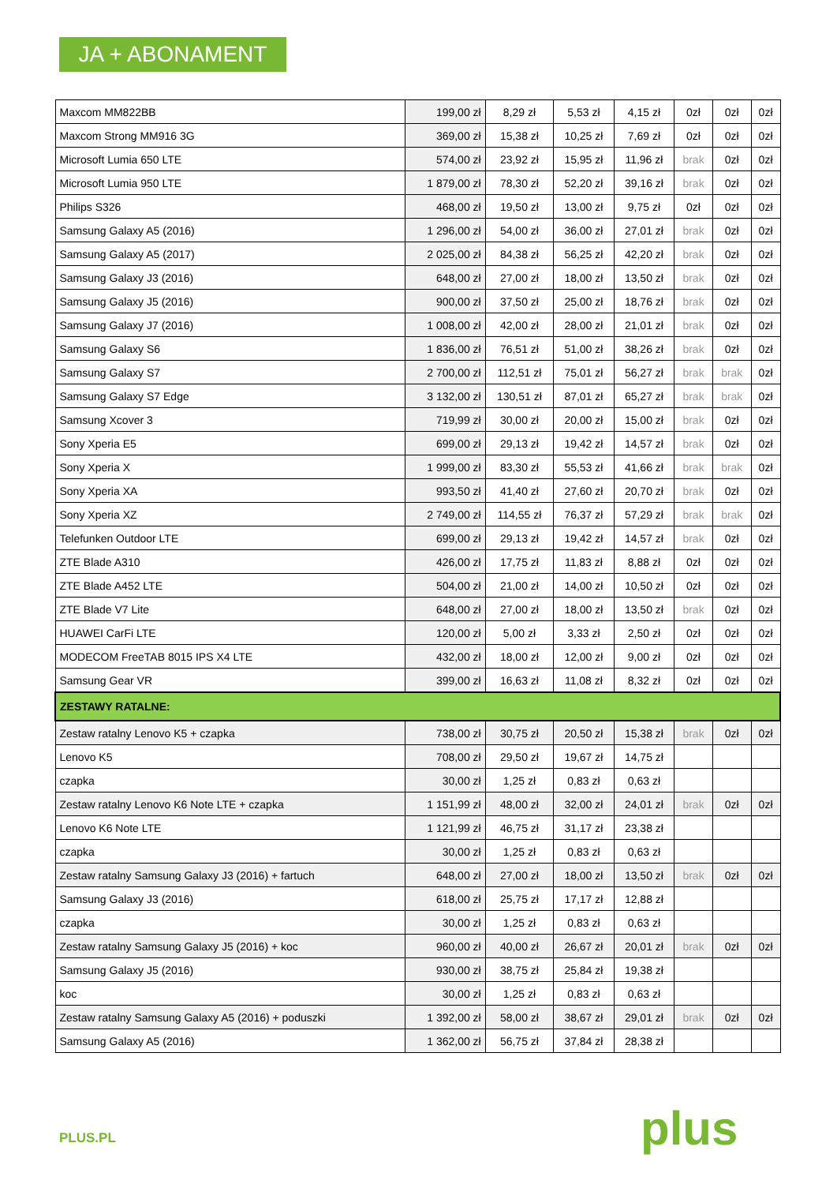JA + ABONAMENT
| Maxcom MM822BB | 199,00 zł | 8,29 zł | 5,53 zł | 4,15 zł | 0zł | 0zł | 0zł |
| Maxcom Strong MM916 3G | 369,00 zł | 15,38 zł | 10,25 zł | 7,69 zł | 0zł | 0zł | 0zł |
| Microsoft Lumia 650 LTE | 574,00 zł | 23,92 zł | 15,95 zł | 11,96 zł | brak | 0zł | 0zł |
| Microsoft Lumia 950 LTE | 1 879,00 zł | 78,30 zł | 52,20 zł | 39,16 zł | brak | 0zł | 0zł |
| Philips S326 | 468,00 zł | 19,50 zł | 13,00 zł | 9,75 zł | 0zł | 0zł | 0zł |
| Samsung Galaxy A5 (2016) | 1 296,00 zł | 54,00 zł | 36,00 zł | 27,01 zł | brak | 0zł | 0zł |
| Samsung Galaxy A5 (2017) | 2 025,00 zł | 84,38 zł | 56,25 zł | 42,20 zł | brak | 0zł | 0zł |
| Samsung Galaxy J3 (2016) | 648,00 zł | 27,00 zł | 18,00 zł | 13,50 zł | brak | 0zł | 0zł |
| Samsung Galaxy J5 (2016) | 900,00 zł | 37,50 zł | 25,00 zł | 18,76 zł | brak | 0zł | 0zł |
| Samsung Galaxy J7 (2016) | 1 008,00 zł | 42,00 zł | 28,00 zł | 21,01 zł | brak | 0zł | 0zł |
| Samsung Galaxy S6 | 1 836,00 zł | 76,51 zł | 51,00 zł | 38,26 zł | brak | 0zł | 0zł |
| Samsung Galaxy S7 | 2 700,00 zł | 112,51 zł | 75,01 zł | 56,27 zł | brak | brak | 0zł |
| Samsung Galaxy S7 Edge | 3 132,00 zł | 130,51 zł | 87,01 zł | 65,27 zł | brak | brak | 0zł |
| Samsung Xcover 3 | 719,99 zł | 30,00 zł | 20,00 zł | 15,00 zł | brak | 0zł | 0zł |
| Sony Xperia E5 | 699,00 zł | 29,13 zł | 19,42 zł | 14,57 zł | brak | 0zł | 0zł |
| Sony Xperia X | 1 999,00 zł | 83,30 zł | 55,53 zł | 41,66 zł | brak | brak | 0zł |
| Sony Xperia XA | 993,50 zł | 41,40 zł | 27,60 zł | 20,70 zł | brak | 0zł | 0zł |
| Sony Xperia XZ | 2 749,00 zł | 114,55 zł | 76,37 zł | 57,29 zł | brak | brak | 0zł |
| Telefunken Outdoor LTE | 699,00 zł | 29,13 zł | 19,42 zł | 14,57 zł | brak | 0zł | 0zł |
| ZTE Blade A310 | 426,00 zł | 17,75 zł | 11,83 zł | 8,88 zł | 0zł | 0zł | 0zł |
| ZTE Blade A452 LTE | 504,00 zł | 21,00 zł | 14,00 zł | 10,50 zł | 0zł | 0zł | 0zł |
| ZTE Blade V7 Lite | 648,00 zł | 27,00 zł | 18,00 zł | 13,50 zł | brak | 0zł | 0zł |
| HUAWEI CarFi LTE | 120,00 zł | 5,00 zł | 3,33 zł | 2,50 zł | 0zł | 0zł | 0zł |
| MODECOM FreeTAB 8015 IPS X4 LTE | 432,00 zł | 18,00 zł | 12,00 zł | 9,00 zł | 0zł | 0zł | 0zł |
| Samsung Gear VR | 399,00 zł | 16,63 zł | 11,08 zł | 8,32 zł | 0zł | 0zł | 0zł |
| ZESTAWY RATALNE: | | | | | | | |
| Zestaw ratalny Lenovo K5 + czapka | 738,00 zł | 30,75 zł | 20,50 zł | 15,38 zł | brak | 0zł | 0zł |
| Lenovo K5 | 708,00 zł | 29,50 zł | 19,67 zł | 14,75 zł | | | |
| czapka | 30,00 zł | 1,25 zł | 0,83 zł | 0,63 zł | | | |
| Zestaw ratalny Lenovo K6 Note LTE + czapka | 1 151,99 zł | 48,00 zł | 32,00 zł | 24,01 zł | brak | 0zł | 0zł |
| Lenovo K6 Note LTE | 1 121,99 zł | 46,75 zł | 31,17 zł | 23,38 zł | | | |
| czapka | 30,00 zł | 1,25 zł | 0,83 zł | 0,63 zł | | | |
| Zestaw ratalny Samsung Galaxy J3 (2016) + fartuch | 648,00 zł | 27,00 zł | 18,00 zł | 13,50 zł | brak | 0zł | 0zł |
| Samsung Galaxy J3 (2016) | 618,00 zł | 25,75 zł | 17,17 zł | 12,88 zł | | | |
| czapka | 30,00 zł | 1,25 zł | 0,83 zł | 0,63 zł | | | |
| Zestaw ratalny Samsung Galaxy J5 (2016) + koc | 960,00 zł | 40,00 zł | 26,67 zł | 20,01 zł | brak | 0zł | 0zł |
| Samsung Galaxy J5 (2016) | 930,00 zł | 38,75 zł | 25,84 zł | 19,38 zł | | | |
| koc | 30,00 zł | 1,25 zł | 0,83 zł | 0,63 zł | | | |
| Zestaw ratalny Samsung Galaxy A5 (2016) + poduszki | 1 392,00 zł | 58,00 zł | 38,67 zł | 29,01 zł | brak | 0zł | 0zł |
| Samsung Galaxy A5 (2016) | 1 362,00 zł | 56,75 zł | 37,84 zł | 28,38 zł | | | |
PLUS.PL plus